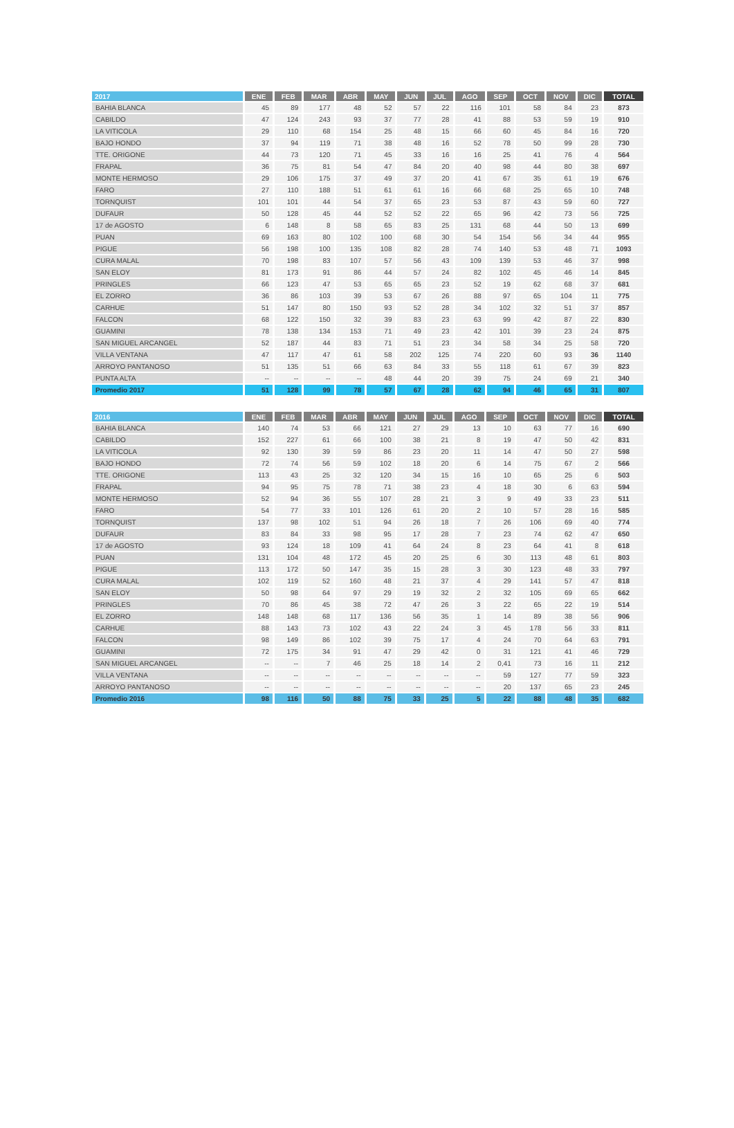| 2017 | ENE | FEB | MAR | ABR | MAY | JUN | JUL | AGO | SEP | OCT | NOV | DIC | TOTAL |
| --- | --- | --- | --- | --- | --- | --- | --- | --- | --- | --- | --- | --- | --- |
| BAHIA BLANCA | 45 | 89 | 177 | 48 | 52 | 57 | 22 | 116 | 101 | 58 | 84 | 23 | 873 |
| CABILDO | 47 | 124 | 243 | 93 | 37 | 77 | 28 | 41 | 88 | 53 | 59 | 19 | 910 |
| LA VITICOLA | 29 | 110 | 68 | 154 | 25 | 48 | 15 | 66 | 60 | 45 | 84 | 16 | 720 |
| BAJO HONDO | 37 | 94 | 119 | 71 | 38 | 48 | 16 | 52 | 78 | 50 | 99 | 28 | 730 |
| TTE. ORIGONE | 44 | 73 | 120 | 71 | 45 | 33 | 16 | 16 | 25 | 41 | 76 | 4 | 564 |
| FRAPAL | 36 | 75 | 81 | 54 | 47 | 84 | 20 | 40 | 98 | 44 | 80 | 38 | 697 |
| MONTE HERMOSO | 29 | 106 | 175 | 37 | 49 | 37 | 20 | 41 | 67 | 35 | 61 | 19 | 676 |
| FARO | 27 | 110 | 188 | 51 | 61 | 61 | 16 | 66 | 68 | 25 | 65 | 10 | 748 |
| TORNQUIST | 101 | 101 | 44 | 54 | 37 | 65 | 23 | 53 | 87 | 43 | 59 | 60 | 727 |
| DUFAUR | 50 | 128 | 45 | 44 | 52 | 52 | 22 | 65 | 96 | 42 | 73 | 56 | 725 |
| 17 de AGOSTO | 6 | 148 | 8 | 58 | 65 | 83 | 25 | 131 | 68 | 44 | 50 | 13 | 699 |
| PUAN | 69 | 163 | 80 | 102 | 100 | 68 | 30 | 54 | 154 | 56 | 34 | 44 | 955 |
| PIGUE | 56 | 198 | 100 | 135 | 108 | 82 | 28 | 74 | 140 | 53 | 48 | 71 | 1093 |
| CURA MALAL | 70 | 198 | 83 | 107 | 57 | 56 | 43 | 109 | 139 | 53 | 46 | 37 | 998 |
| SAN ELOY | 81 | 173 | 91 | 86 | 44 | 57 | 24 | 82 | 102 | 45 | 46 | 14 | 845 |
| PRINGLES | 66 | 123 | 47 | 53 | 65 | 65 | 23 | 52 | 19 | 62 | 68 | 37 | 681 |
| EL ZORRO | 36 | 86 | 103 | 39 | 53 | 67 | 26 | 88 | 97 | 65 | 104 | 11 | 775 |
| CARHUE | 51 | 147 | 80 | 150 | 93 | 52 | 28 | 34 | 102 | 32 | 51 | 37 | 857 |
| FALCON | 68 | 122 | 150 | 32 | 39 | 83 | 23 | 63 | 99 | 42 | 87 | 22 | 830 |
| GUAMINI | 78 | 138 | 134 | 153 | 71 | 49 | 23 | 42 | 101 | 39 | 23 | 24 | 875 |
| SAN MIGUEL ARCANGEL | 52 | 187 | 44 | 83 | 71 | 51 | 23 | 34 | 58 | 34 | 25 | 58 | 720 |
| VILLA VENTANA | 47 | 117 | 47 | 61 | 58 | 202 | 125 | 74 | 220 | 60 | 93 | 36 | 1140 |
| ARROYO PANTANOSO | 51 | 135 | 51 | 66 | 63 | 84 | 33 | 55 | 118 | 61 | 67 | 39 | 823 |
| PUNTA ALTA | -- | -- | -- | -- | 48 | 44 | 20 | 39 | 75 | 24 | 69 | 21 | 340 |
| Promedio 2017 | 51 | 128 | 99 | 78 | 57 | 67 | 28 | 62 | 94 | 46 | 65 | 31 | 807 |
| 2016 | ENE | FEB | MAR | ABR | MAY | JUN | JUL | AGO | SEP | OCT | NOV | DIC | TOTAL |
| --- | --- | --- | --- | --- | --- | --- | --- | --- | --- | --- | --- | --- | --- |
| BAHIA BLANCA | 140 | 74 | 53 | 66 | 121 | 27 | 29 | 13 | 10 | 63 | 77 | 16 | 690 |
| CABILDO | 152 | 227 | 61 | 66 | 100 | 38 | 21 | 8 | 19 | 47 | 50 | 42 | 831 |
| LA VITICOLA | 92 | 130 | 39 | 59 | 86 | 23 | 20 | 11 | 14 | 47 | 50 | 27 | 598 |
| BAJO HONDO | 72 | 74 | 56 | 59 | 102 | 18 | 20 | 6 | 14 | 75 | 67 | 2 | 566 |
| TTE. ORIGONE | 113 | 43 | 25 | 32 | 120 | 34 | 15 | 16 | 10 | 65 | 25 | 6 | 503 |
| FRAPAL | 94 | 95 | 75 | 78 | 71 | 38 | 23 | 4 | 18 | 30 | 6 | 63 | 594 |
| MONTE HERMOSO | 52 | 94 | 36 | 55 | 107 | 28 | 21 | 3 | 9 | 49 | 33 | 23 | 511 |
| FARO | 54 | 77 | 33 | 101 | 126 | 61 | 20 | 2 | 10 | 57 | 28 | 16 | 585 |
| TORNQUIST | 137 | 98 | 102 | 51 | 94 | 26 | 18 | 7 | 26 | 106 | 69 | 40 | 774 |
| DUFAUR | 83 | 84 | 33 | 98 | 95 | 17 | 28 | 7 | 23 | 74 | 62 | 47 | 650 |
| 17 de AGOSTO | 93 | 124 | 18 | 109 | 41 | 64 | 24 | 8 | 23 | 64 | 41 | 8 | 618 |
| PUAN | 131 | 104 | 48 | 172 | 45 | 20 | 25 | 6 | 30 | 113 | 48 | 61 | 803 |
| PIGUE | 113 | 172 | 50 | 147 | 35 | 15 | 28 | 3 | 30 | 123 | 48 | 33 | 797 |
| CURA MALAL | 102 | 119 | 52 | 160 | 48 | 21 | 37 | 4 | 29 | 141 | 57 | 47 | 818 |
| SAN ELOY | 50 | 98 | 64 | 97 | 29 | 19 | 32 | 2 | 32 | 105 | 69 | 65 | 662 |
| PRINGLES | 70 | 86 | 45 | 38 | 72 | 47 | 26 | 3 | 22 | 65 | 22 | 19 | 514 |
| EL ZORRO | 148 | 148 | 68 | 117 | 136 | 56 | 35 | 1 | 14 | 89 | 38 | 56 | 906 |
| CARHUE | 88 | 143 | 73 | 102 | 43 | 22 | 24 | 3 | 45 | 178 | 56 | 33 | 811 |
| FALCON | 98 | 149 | 86 | 102 | 39 | 75 | 17 | 4 | 24 | 70 | 64 | 63 | 791 |
| GUAMINI | 72 | 175 | 34 | 91 | 47 | 29 | 42 | 0 | 31 | 121 | 41 | 46 | 729 |
| SAN MIGUEL ARCANGEL | -- | -- | 7 | 46 | 25 | 18 | 14 | 2 | 0,41 | 73 | 16 | 11 | 212 |
| VILLA VENTANA | -- | -- | -- | -- | -- | -- | -- | -- | 59 | 127 | 77 | 59 | 323 |
| ARROYO PANTANOSO | -- | -- | -- | -- | -- | -- | -- | -- | 20 | 137 | 65 | 23 | 245 |
| Promedio 2016 | 98 | 116 | 50 | 88 | 75 | 33 | 25 | 5 | 22 | 88 | 48 | 35 | 682 |